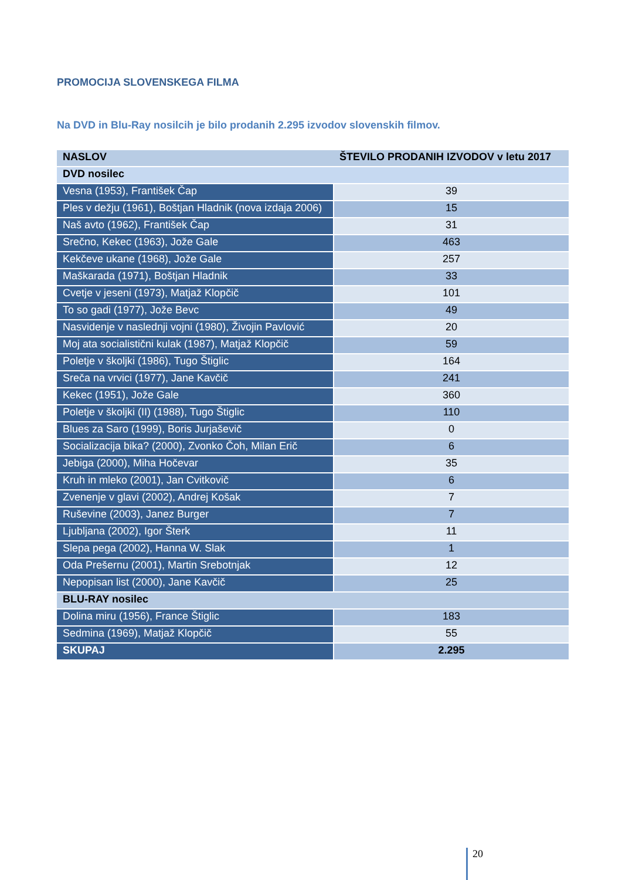PROMOCIJA SLOVENSKEGA FILMA
Na DVD in Blu-Ray nosilcih je bilo prodanih 2.295 izvodov slovenskih filmov.
| NASLOV | ŠTEVILO PRODANIH IZVODOV v letu 2017 |
| --- | --- |
| DVD nosilec | |
| Vesna (1953), František Čap | 39 |
| Ples v dežju (1961), Boštjan Hladnik (nova izdaja 2006) | 15 |
| Naš avto (1962), František Čap | 31 |
| Srečno, Kekec (1963), Jože Gale | 463 |
| Kekčeve ukane (1968), Jože Gale | 257 |
| Maškarada (1971), Boštjan Hladnik | 33 |
| Cvetje v jeseni (1973), Matjaž Klopčič | 101 |
| To so gadi (1977), Jože Bevc | 49 |
| Nasvidenje v naslednji vojni (1980), Živojin Pavlović | 20 |
| Moj ata socialistični kulak (1987), Matjaž Klopčič | 59 |
| Poletje v školjki (1986), Tugo Štiglic | 164 |
| Sreča na vrvici (1977), Jane Kavčič | 241 |
| Kekec (1951), Jože Gale | 360 |
| Poletje v školjki (II) (1988), Tugo Štiglic | 110 |
| Blues za Saro (1999), Boris Jurjaševič | 0 |
| Socializacija bika? (2000), Zvonko Čoh, Milan Erič | 6 |
| Jebiga (2000), Miha Hočevar | 35 |
| Kruh in mleko (2001), Jan Cvitkovič | 6 |
| Zvenenje v glavi (2002), Andrej Košak | 7 |
| Ruševine (2003), Janez Burger | 7 |
| Ljubljana (2002), Igor Šterk | 11 |
| Slepa pega (2002), Hanna W. Slak | 1 |
| Oda Prešernu (2001), Martin Srebotnjak | 12 |
| Nepopisan list (2000), Jane Kavčič | 25 |
| BLU-RAY nosilec | |
| Dolina miru (1956), France Štiglic | 183 |
| Sedmina (1969), Matjaž Klopčič | 55 |
| SKUPAJ | 2.295 |
20